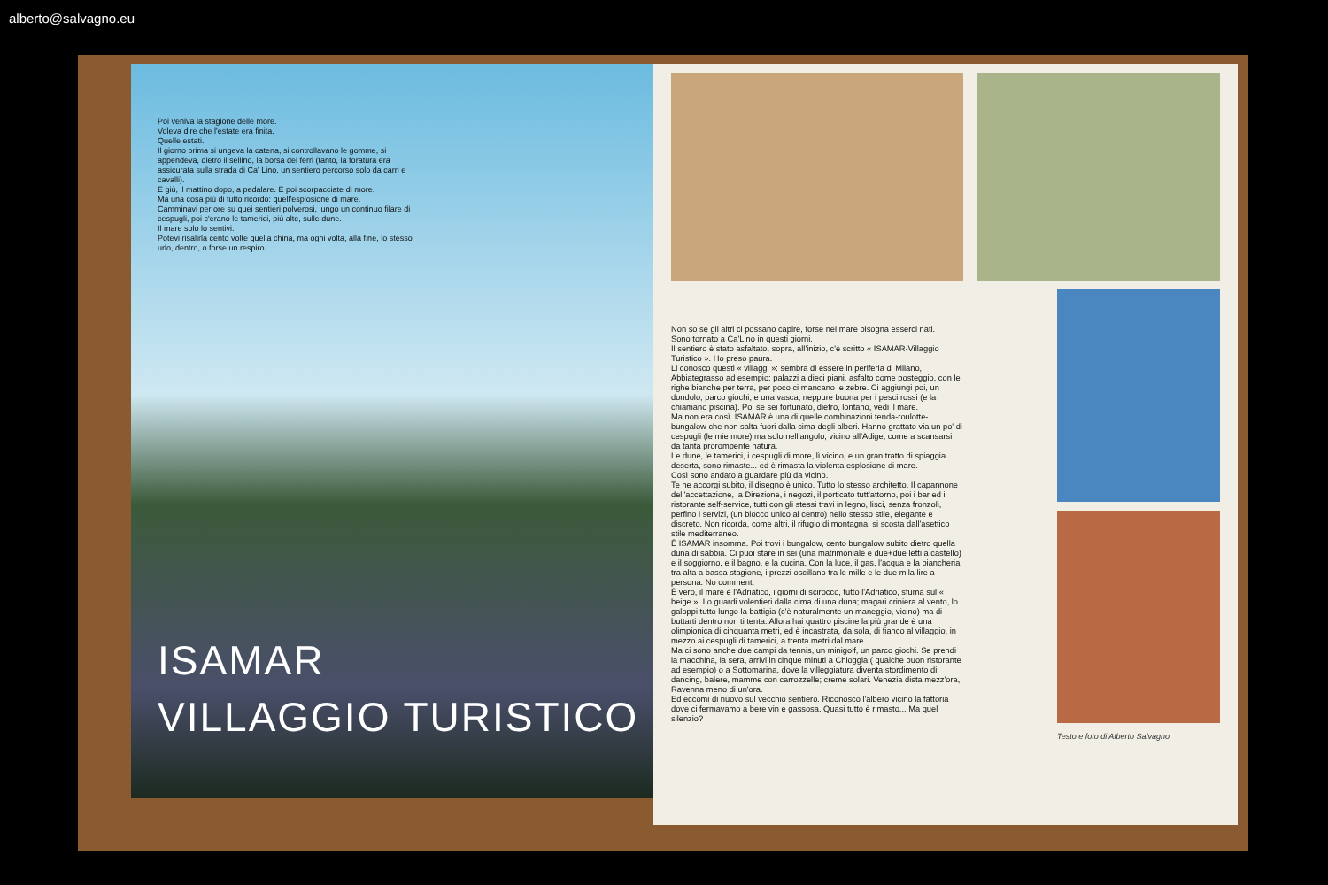alberto@salvagno.eu
Poi veniva la stagione delle more.
Voleva dire che l'estate era finita.
Quelle estati.
Il giorno prima si ungeva la catena, si controllavano le gomme, si appendeva, dietro il sellino, la borsa dei ferri (tanto, la foratura era assicurata sulla strada di Ca' Lino, un sentiero percorso solo da carri e cavalli).
E giù, il mattino dopo, a pedalare. E poi scorpacciate di more.
Ma una cosa più di tutto ricordo: quell'esplosione di mare.
Camminavi per ore su quei sentieri polverosi, lungo un continuo filare di cespugli, poi c'erano le tamerici, più alte, sulle dune.
Il mare solo lo sentivi.
Potevi risalirla cento volte quella china, ma ogni volta, alla fine, lo stesso urlo, dentro, o forse un respiro.
ISAMAR
VILLAGGIO TURISTICO
Non so se gli altri ci possano capire, forse nel mare bisogna esserci nati.
Sono tornato a Ca'Lino in questi giorni.
Il sentiero è stato asfaltato, sopra, all'inizio, c'è scritto « ISAMAR-Villaggio Turistico ». Ho preso paura.
Li conosco questi « villaggi »: sembra di essere in periferia di Milano, Abbiategrasso ad esempio: palazzi a dieci piani, asfalto come posteggio, con le righe bianche per terra, per poco ci mancano le zebre. Ci aggiungi poi, un dondolo, parco giochi, e una vasca, neppure buona per i pesci rossi (e la chiamano piscina). Poi se sei fortunato, dietro, lontano, vedi il mare.
Ma non era così. ISAMAR è una di quelle combinazioni tenda-roulotte-bungalow che non salta fuori dalla cima degli alberi. Hanno grattato via un po' di cespugli (le mie more) ma solo nell'angolo, vicino all'Adige, come a scansarsi da tanta prorompente natura.
Le dune, le tamerici, i cespugli di more, lì vicino, e un gran tratto di spiaggia deserta, sono rimaste... ed è rimasta la violenta esplosione di mare.
Così sono andato a guardare più da vicino.
Te ne accorgi subito, il disegno è unico. Tutto lo stesso architetto. Il capannone dell'accettazione, la Direzione, i negozi, il porticato tutt'attorno, poi i bar ed il ristorante self-service, tutti con gli stessi travi in legno, lisci, senza fronzoli, perfino i servizi, (un blocco unico al centro) nello stesso stile, elegante e discreto. Non ricorda, come altri, il rifugio di montagna; si scosta dall'asettico stile mediterraneo.
È ISAMAR insomma. Poi trovi i bungalow, cento bungalow subito dietro quella duna di sabbia. Ci puoi stare in sei (una matrimoniale e due+due letti a castello) e il soggiorno, e il bagno, e la cucina. Con la luce, il gas, l'acqua e la biancheria, tra alta a bassa stagione, i prezzi oscillano tra le mille e le due mila lire a persona. No comment.
È vero, il mare è l'Adriatico, i giorni di scirocco, tutto l'Adriatico, sfuma sul « beige ». Lo guardi volentieri dalla cima di una duna; magari criniera al vento, lo galoppi tutto lungo la battigia (c'è naturalmente un maneggio, vicino) ma di buttarti dentro non ti tenta. Allora hai quattro piscine la più grande è una olimpionica di cinquanta metri, ed è incastrata, da sola, di fianco al villaggio, in mezzo ai cespugli di tamerici, a trenta metri dal mare.
Ma ci sono anche due campi da tennis, un minigolf, un parco giochi. Se prendi la macchina, la sera, arrivi in cinque minuti a Chioggia ( qualche buon ristorante ad esempio) o a Sottomarina, dove la villeggiatura diventa stordimento di dancing, balere, mamme con carrozzelle; creme solari. Venezia dista mezz'ora, Ravenna meno di un'ora.
Ed eccomi di nuovo sul vecchio sentiero. Riconosco l'albero vicino la fattoria dove ci fermavamo a bere vin e gassosa. Quasi tutto è rimasto... Ma quel silenzio?
Testo e foto di Alberto Salvagno